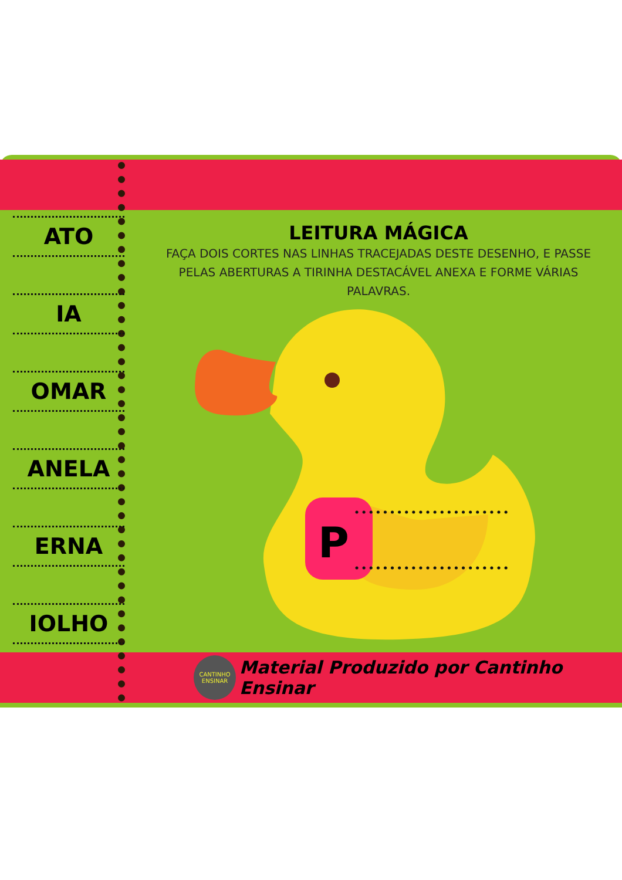ATO
IA
OMAR
ANELA
ERNA
IOLHO
LEITURA MÁGICA
FAÇA DOIS CORTES NAS LINHAS TRACEJADAS DESTE DESENHO, E PASSE PELAS ABERTURAS A TIRINHA DESTACÁVEL ANEXA E FORME VÁRIAS PALAVRAS.
P
CANTINHO ENSINAR
Material Produzido por Cantinho Ensinar